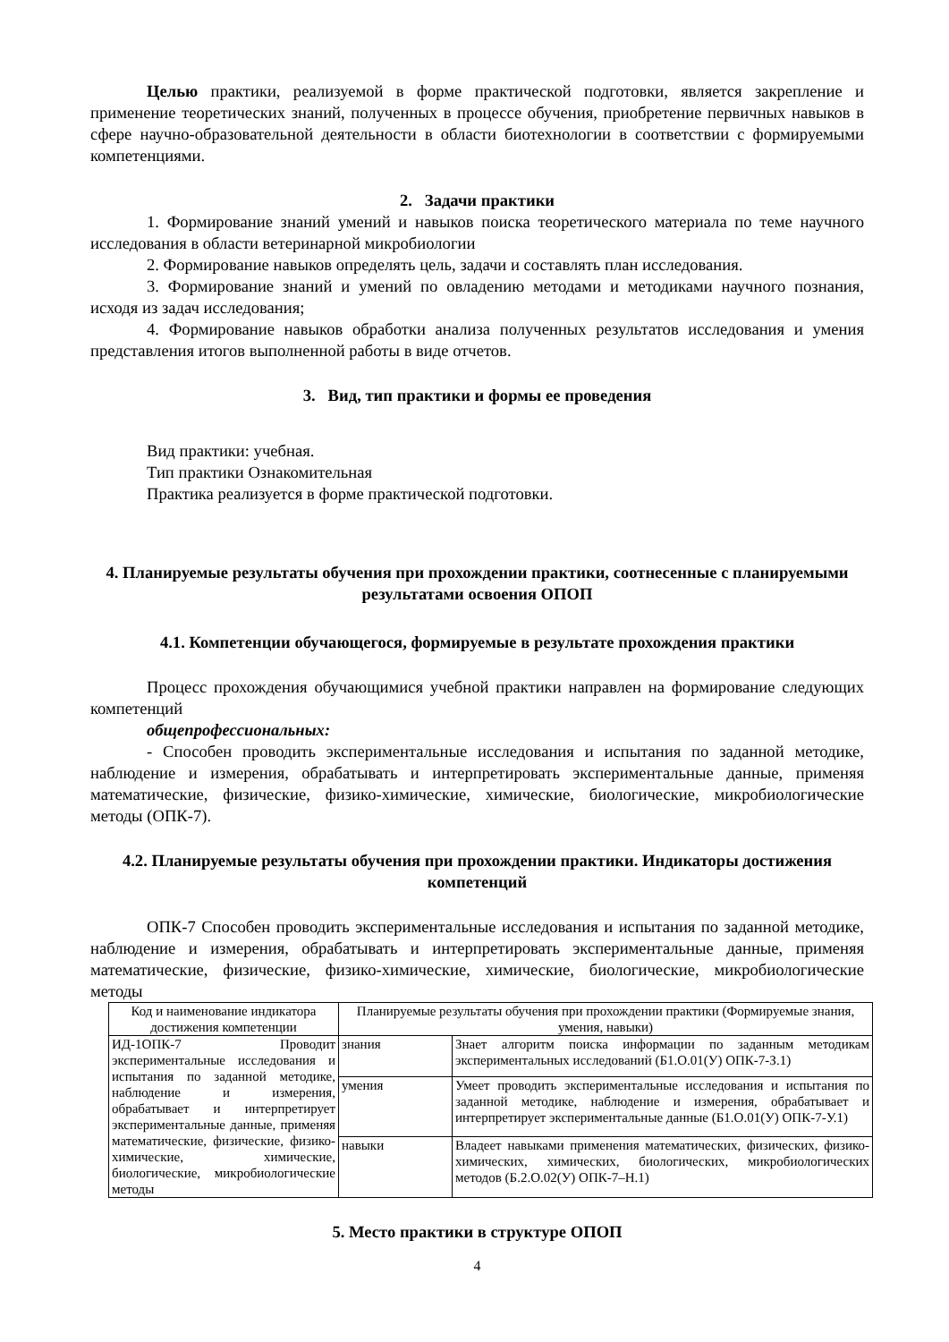Целью практики, реализуемой в форме практической подготовки, является закрепление и применение теоретических знаний, полученных в процессе обучения, приобретение первичных навыков в сфере научно-образовательной деятельности в области биотехнологии в соответствии с формируемыми компетенциями.
2. Задачи практики
1. Формирование знаний умений и навыков поиска теоретического материала по теме научного исследования в области ветеринарной микробиологии
2. Формирование навыков определять цель, задачи и составлять план исследования.
3. Формирование знаний и умений по овладению методами и методиками научного познания, исходя из задач исследования;
4. Формирование навыков обработки анализа полученных результатов исследования и умения представления итогов выполненной работы в виде отчетов.
3. Вид, тип практики и формы ее проведения
Вид практики: учебная.
Тип практики Ознакомительная
Практика реализуется в форме практической подготовки.
4. Планируемые результаты обучения при прохождении практики, соотнесенные с планируемыми результатами освоения ОПОП
4.1. Компетенции обучающегося, формируемые в результате прохождения практики
Процесс прохождения обучающимися учебной практики направлен на формирование следующих компетенций
общепрофессиональных:
- Способен проводить экспериментальные исследования и испытания по заданной методике, наблюдение и измерения, обрабатывать и интерпретировать экспериментальные данные, применяя математические, физические, физико-химические, химические, биологические, микробиологические методы (ОПК-7).
4.2. Планируемые результаты обучения при прохождении практики. Индикаторы достижения компетенций
ОПК-7 Способен проводить экспериментальные исследования и испытания по заданной методике, наблюдение и измерения, обрабатывать и интерпретировать экспериментальные данные, применяя математические, физические, физико-химические, химические, биологические, микробиологические методы
| Код и наименование индикатора достижения компетенции | Планируемые результаты обучения при прохождении практики (Формируемые знания, умения, навыки) | |
| --- | --- | --- |
| ИД-1ОПК-7 Проводит экспериментальные исследования и испытания по заданной методике, наблюдение и измерения, обрабатывает и интерпретирует экспериментальные данные, применяя математические, физические, физико-химические, химические, биологические, микробиологические методы | знания | Знает алгоритм поиска информации по заданным методикам экспериментальных исследований (Б1.О.01(У) ОПК-7-З.1) |
| | умения | Умеет проводить экспериментальные исследования и испытания по заданной методике, наблюдение и измерения, обрабатывает и интерпретирует экспериментальные данные (Б1.О.01(У) ОПК-7-У.1) |
| | навыки | Владеет навыками применения математических, физических, физико-химических, химических, биологических, микробиологических методов (Б.2.О.02(У) ОПК-7–Н.1) |
5. Место практики в структуре ОПОП
4